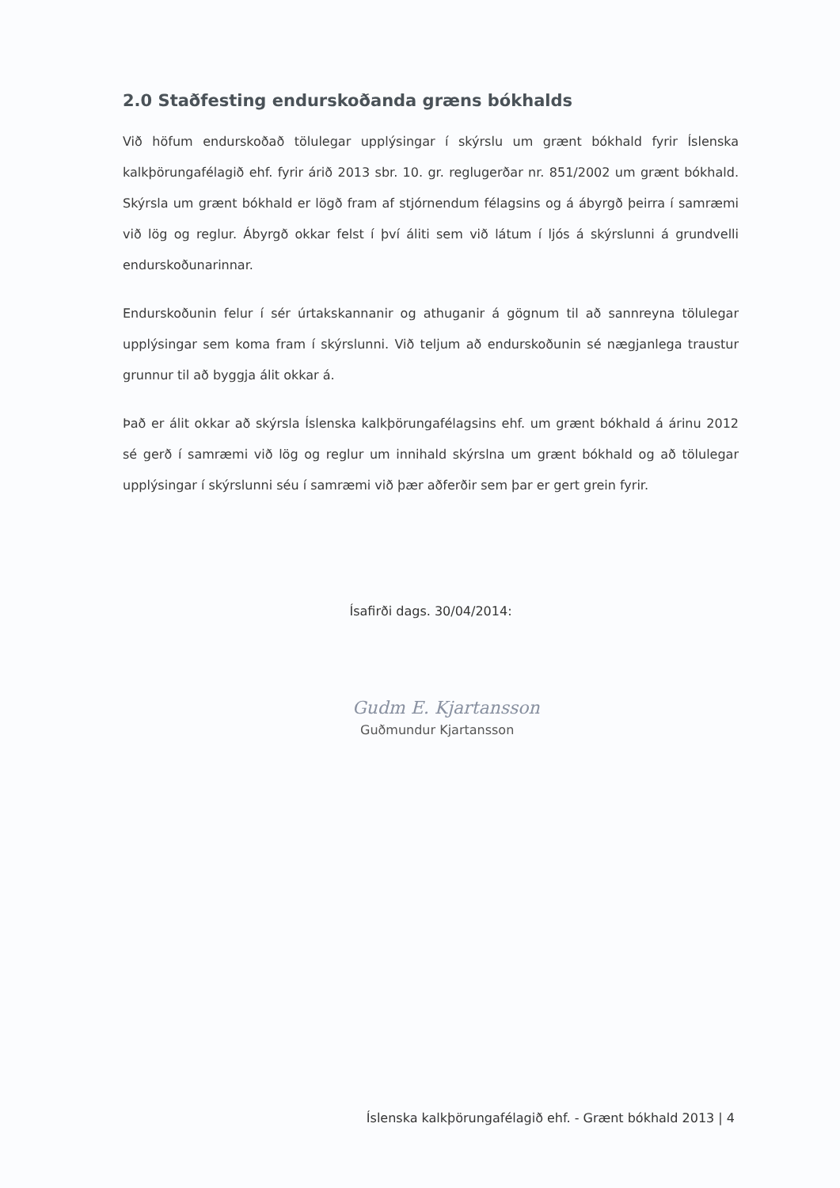2.0 Staðfesting endurskoðanda græns bókhalds
Við höfum endurskoðað tölulegar upplýsingar í skýrslu um grænt bókhald fyrir Íslenska kalkþörungafélagið ehf. fyrir árið 2013 sbr. 10. gr. reglugerðar nr. 851/2002 um grænt bókhald. Skýrsla um grænt bókhald er lögð fram af stjórnendum félagsins og á ábyrgð þeirra í samræmi við lög og reglur. Ábyrgð okkar felst í því áliti sem við látum í ljós á skýrslunni á grundvelli endurskoðunarinnar.
Endurskoðunin felur í sér úrtakskannanir og athuganir á gögnum til að sannreyna tölulegar upplýsingar sem koma fram í skýrslunni. Við teljum að endurskoðunin sé nægjanlega traustur grunnur til að byggja álit okkar á.
Það er álit okkar að skýrsla Íslenska kalkþörungafélagsins ehf. um grænt bókhald á árinu 2012 sé gerð í samræmi við lög og reglur um innihald skýrslna um grænt bókhald og að tölulegar upplýsingar í skýrslunni séu í samræmi við þær aðferðir sem þar er gert grein fyrir.
Ísafirði dags. 30/04/2014:
Gudm E. Kjartansson
Guðmundur Kjartansson
Íslenska kalkþörungafélagið ehf. - Grænt bókhald 2013 | 4